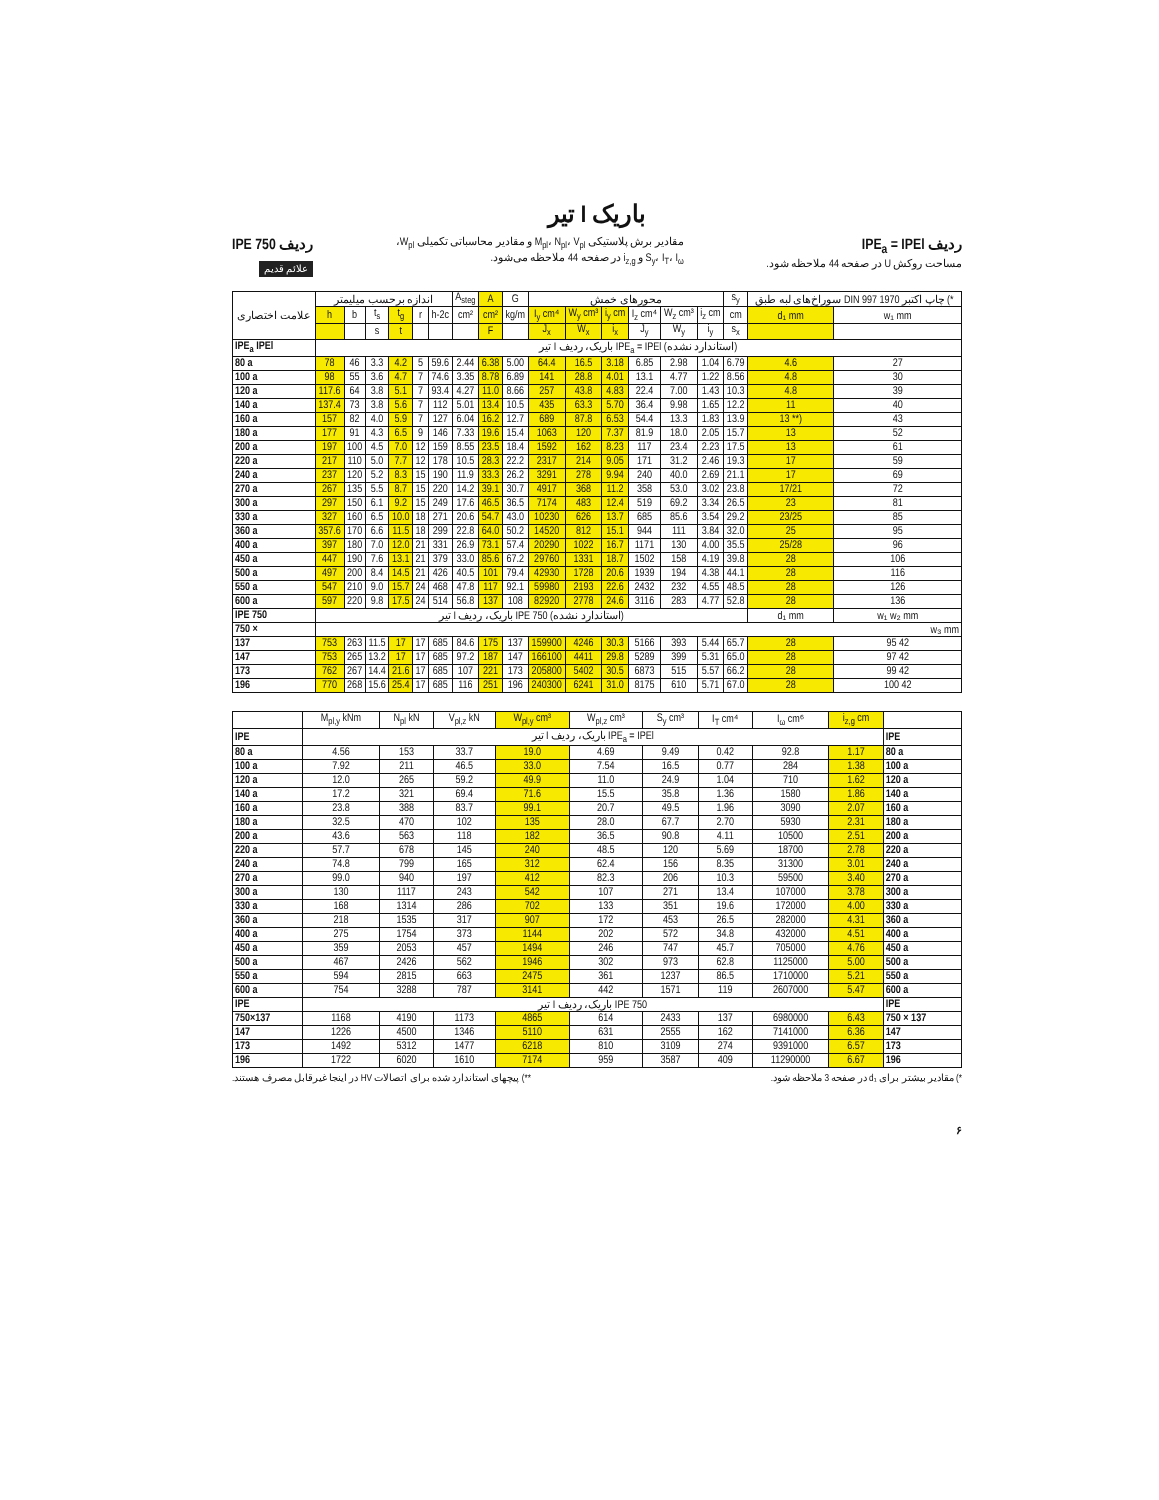تیر I باریک
ردیف IPE<sub>a</sub> = IPEl
مساحت روکش U در صفحه 44 ملاحظه شود.
مقادیر برش پلاستیکی M<sub>pl</sub>، N<sub>pl</sub>، V<sub>pl</sub> و مقادیر محاسباتی تکمیلی W<sub>pl</sub>،
S<sub>y</sub>، I<sub>T</sub>، I<sub>ω</sub> و i<sub>z,g</sub> در صفحه 44 ملاحظه می‌شود.
ردیف IPE 750
علائم قدیم
| علامت اختصاری | اندازه برحسب میلیمتر | | | | | | A<sub>steg</sub> | A | G | محورهای خمش | | | | | | s<sub>y</sub> | سوراخ‌های لبه طبق DIN 997 چاپ اکتبر 1970 (* | |
| --- | --- | --- | --- | --- | --- | --- | --- | --- | --- | --- | --- | --- | --- | --- | --- | --- | --- | --- |
| | h | b | t<sub>s</sub> | t<sub>g</sub> | r | h-2c | cm² | cm² | kg/m | I<sub>y</sub> cm⁴ | W<sub>y</sub> cm³ | i<sub>y</sub> cm | I<sub>z</sub> cm⁴ | W<sub>z</sub> cm³ | i<sub>z</sub> cm | cm | d₁ mm | w₁ mm |
| | | | s | t | | | | F | | J<sub>x</sub> | W<sub>x</sub> | i<sub>x</sub> | J<sub>y</sub> | W<sub>y</sub> | i<sub>y</sub> | s<sub>x</sub> | | |
| IPE<sub>a</sub> IPEl | تیر I باریک، ردیف IPE<sub>a</sub> = IPEl (استاندارد نشده) | | | | | | | | | | | | | | | | | |
| 80 a | 78 | 46 | 3.3 | 4.2 | 5 | 59.6 | 2.44 | 6.38 | 5.00 | 64.4 | 16.5 | 3.18 | 6.85 | 2.98 | 1.04 | 6.79 | 4.6 | 27 |
| 100 a | 98 | 55 | 3.6 | 4.7 | 7 | 74.6 | 3.35 | 8.78 | 6.89 | 141 | 28.8 | 4.01 | 13.1 | 4.77 | 1.22 | 8.56 | 4.8 | 30 |
| 120 a | 117.6 | 64 | 3.8 | 5.1 | 7 | 93.4 | 4.27 | 11.0 | 8.66 | 257 | 43.8 | 4.83 | 22.4 | 7.00 | 1.43 | 10.3 | 4.8 | 39 |
| 140 a | 137.4 | 73 | 3.8 | 5.6 | 7 | 112 | 5.01 | 13.4 | 10.5 | 435 | 63.3 | 5.70 | 36.4 | 9.98 | 1.65 | 12.2 | 11 | 40 |
| 160 a | 157 | 82 | 4.0 | 5.9 | 7 | 127 | 6.04 | 16.2 | 12.7 | 689 | 87.8 | 6.53 | 54.4 | 13.3 | 1.83 | 13.9 | 13 **) | 43 |
| 180 a | 177 | 91 | 4.3 | 6.5 | 9 | 146 | 7.33 | 19.6 | 15.4 | 1063 | 120 | 7.37 | 81.9 | 18.0 | 2.05 | 15.7 | 13 | 52 |
| 200 a | 197 | 100 | 4.5 | 7.0 | 12 | 159 | 8.55 | 23.5 | 18.4 | 1592 | 162 | 8.23 | 117 | 23.4 | 2.23 | 17.5 | 13 | 61 |
| 220 a | 217 | 110 | 5.0 | 7.7 | 12 | 178 | 10.5 | 28.3 | 22.2 | 2317 | 214 | 9.05 | 171 | 31.2 | 2.46 | 19.3 | 17 | 59 |
| 240 a | 237 | 120 | 5.2 | 8.3 | 15 | 190 | 11.9 | 33.3 | 26.2 | 3291 | 278 | 9.94 | 240 | 40.0 | 2.69 | 21.1 | 17 | 69 |
| 270 a | 267 | 135 | 5.5 | 8.7 | 15 | 220 | 14.2 | 39.1 | 30.7 | 4917 | 368 | 11.2 | 358 | 53.0 | 3.02 | 23.8 | 17/21 | 72 |
| 300 a | 297 | 150 | 6.1 | 9.2 | 15 | 249 | 17.6 | 46.5 | 36.5 | 7174 | 483 | 12.4 | 519 | 69.2 | 3.34 | 26.5 | 23 | 81 |
| 330 a | 327 | 160 | 6.5 | 10.0 | 18 | 271 | 20.6 | 54.7 | 43.0 | 10230 | 626 | 13.7 | 685 | 85.6 | 3.54 | 29.2 | 23/25 | 85 |
| 360 a | 357.6 | 170 | 6.6 | 11.5 | 18 | 299 | 22.8 | 64.0 | 50.2 | 14520 | 812 | 15.1 | 944 | 111 | 3.84 | 32.0 | 25 | 95 |
| 400 a | 397 | 180 | 7.0 | 12.0 | 21 | 331 | 26.9 | 73.1 | 57.4 | 20290 | 1022 | 16.7 | 1171 | 130 | 4.00 | 35.5 | 25/28 | 96 |
| 450 a | 447 | 190 | 7.6 | 13.1 | 21 | 379 | 33.0 | 85.6 | 67.2 | 29760 | 1331 | 18.7 | 1502 | 158 | 4.19 | 39.8 | 28 | 106 |
| 500 a | 497 | 200 | 8.4 | 14.5 | 21 | 426 | 40.5 | 101 | 79.4 | 42930 | 1728 | 20.6 | 1939 | 194 | 4.38 | 44.1 | 28 | 116 |
| 550 a | 547 | 210 | 9.0 | 15.7 | 24 | 468 | 47.8 | 117 | 92.1 | 59980 | 2193 | 22.6 | 2432 | 232 | 4.55 | 48.5 | 28 | 126 |
| 600 a | 597 | 220 | 9.8 | 17.5 | 24 | 514 | 56.8 | 137 | 108 | 82920 | 2778 | 24.6 | 3116 | 283 | 4.77 | 52.8 | 28 | 136 |
| IPE 750 | تیر I باریک، ردیف IPE 750 (استاندارد نشده) | | | | | | | | | | | | | | | | d₁ mm | w₁ w₂ mm |
| 750 × | w₃ mm | | | | | | | | | | | | | | | | | |
| 137 | 753 | 263 | 11.5 | 17 | 17 | 685 | 84.6 | 175 | 137 | 159900 | 4246 | 30.3 | 5166 | 393 | 5.44 | 65.7 | 28 | 95 42 |
| 147 | 753 | 265 | 13.2 | 17 | 17 | 685 | 97.2 | 187 | 147 | 166100 | 4411 | 29.8 | 5289 | 399 | 5.31 | 65.0 | 28 | 97 42 |
| 173 | 762 | 267 | 14.4 | 21.6 | 17 | 685 | 107 | 221 | 173 | 205800 | 5402 | 30.5 | 6873 | 515 | 5.57 | 66.2 | 28 | 99 42 |
| 196 | 770 | 268 | 15.6 | 25.4 | 17 | 685 | 116 | 251 | 196 | 240300 | 6241 | 31.0 | 8175 | 610 | 5.71 | 67.0 | 28 | 100 42 |
| | M<sub>pl,y</sub> kNm | N<sub>pl</sub> kN | V<sub>pl,z</sub> kN | W<sub>pl,y</sub> cm³ | W<sub>pl,z</sub> cm³ | S<sub>y</sub> cm³ | I<sub>T</sub> cm⁴ | I<sub>ω</sub> cm⁶ | i<sub>z,g</sub> cm | |
| --- | --- | --- | --- | --- | --- | --- | --- | --- | --- | --- |
| IPE | تیر I باریک، ردیف IPE<sub>a</sub> = IPEl | | | | | | | | | IPE |
| 80 a | 4.56 | 153 | 33.7 | 19.0 | 4.69 | 9.49 | 0.42 | 92.8 | 1.17 | 80 a |
| 100 a | 7.92 | 211 | 46.5 | 33.0 | 7.54 | 16.5 | 0.77 | 284 | 1.38 | 100 a |
| 120 a | 12.0 | 265 | 59.2 | 49.9 | 11.0 | 24.9 | 1.04 | 710 | 1.62 | 120 a |
| 140 a | 17.2 | 321 | 69.4 | 71.6 | 15.5 | 35.8 | 1.36 | 1580 | 1.86 | 140 a |
| 160 a | 23.8 | 388 | 83.7 | 99.1 | 20.7 | 49.5 | 1.96 | 3090 | 2.07 | 160 a |
| 180 a | 32.5 | 470 | 102 | 135 | 28.0 | 67.7 | 2.70 | 5930 | 2.31 | 180 a |
| 200 a | 43.6 | 563 | 118 | 182 | 36.5 | 90.8 | 4.11 | 10500 | 2.51 | 200 a |
| 220 a | 57.7 | 678 | 145 | 240 | 48.5 | 120 | 5.69 | 18700 | 2.78 | 220 a |
| 240 a | 74.8 | 799 | 165 | 312 | 62.4 | 156 | 8.35 | 31300 | 3.01 | 240 a |
| 270 a | 99.0 | 940 | 197 | 412 | 82.3 | 206 | 10.3 | 59500 | 3.40 | 270 a |
| 300 a | 130 | 1117 | 243 | 542 | 107 | 271 | 13.4 | 107000 | 3.78 | 300 a |
| 330 a | 168 | 1314 | 286 | 702 | 133 | 351 | 19.6 | 172000 | 4.00 | 330 a |
| 360 a | 218 | 1535 | 317 | 907 | 172 | 453 | 26.5 | 282000 | 4.31 | 360 a |
| 400 a | 275 | 1754 | 373 | 1144 | 202 | 572 | 34.8 | 432000 | 4.51 | 400 a |
| 450 a | 359 | 2053 | 457 | 1494 | 246 | 747 | 45.7 | 705000 | 4.76 | 450 a |
| 500 a | 467 | 2426 | 562 | 1946 | 302 | 973 | 62.8 | 1125000 | 5.00 | 500 a |
| 550 a | 594 | 2815 | 663 | 2475 | 361 | 1237 | 86.5 | 1710000 | 5.21 | 550 a |
| 600 a | 754 | 3288 | 787 | 3141 | 442 | 1571 | 119 | 2607000 | 5.47 | 600 a |
| IPE | تیر I باریک، ردیف IPE 750 | | | | | | | | | IPE |
| 750×137 | 1168 | 4190 | 1173 | 4865 | 614 | 2433 | 137 | 6980000 | 6.43 | 750 × 137 |
| 147 | 1226 | 4500 | 1346 | 5110 | 631 | 2555 | 162 | 7141000 | 6.36 | 147 |
| 173 | 1492 | 5312 | 1477 | 6218 | 810 | 3109 | 274 | 9391000 | 6.57 | 173 |
| 196 | 1722 | 6020 | 1610 | 7174 | 959 | 3587 | 409 | 11290000 | 6.67 | 196 |
*) مقادیر بیشتر برای d₁ در صفحه 3 ملاحظه شود. **) پیچهای استاندارد شده برای اتصالات HV در اینجا غیرقابل مصرف هستند.
۶